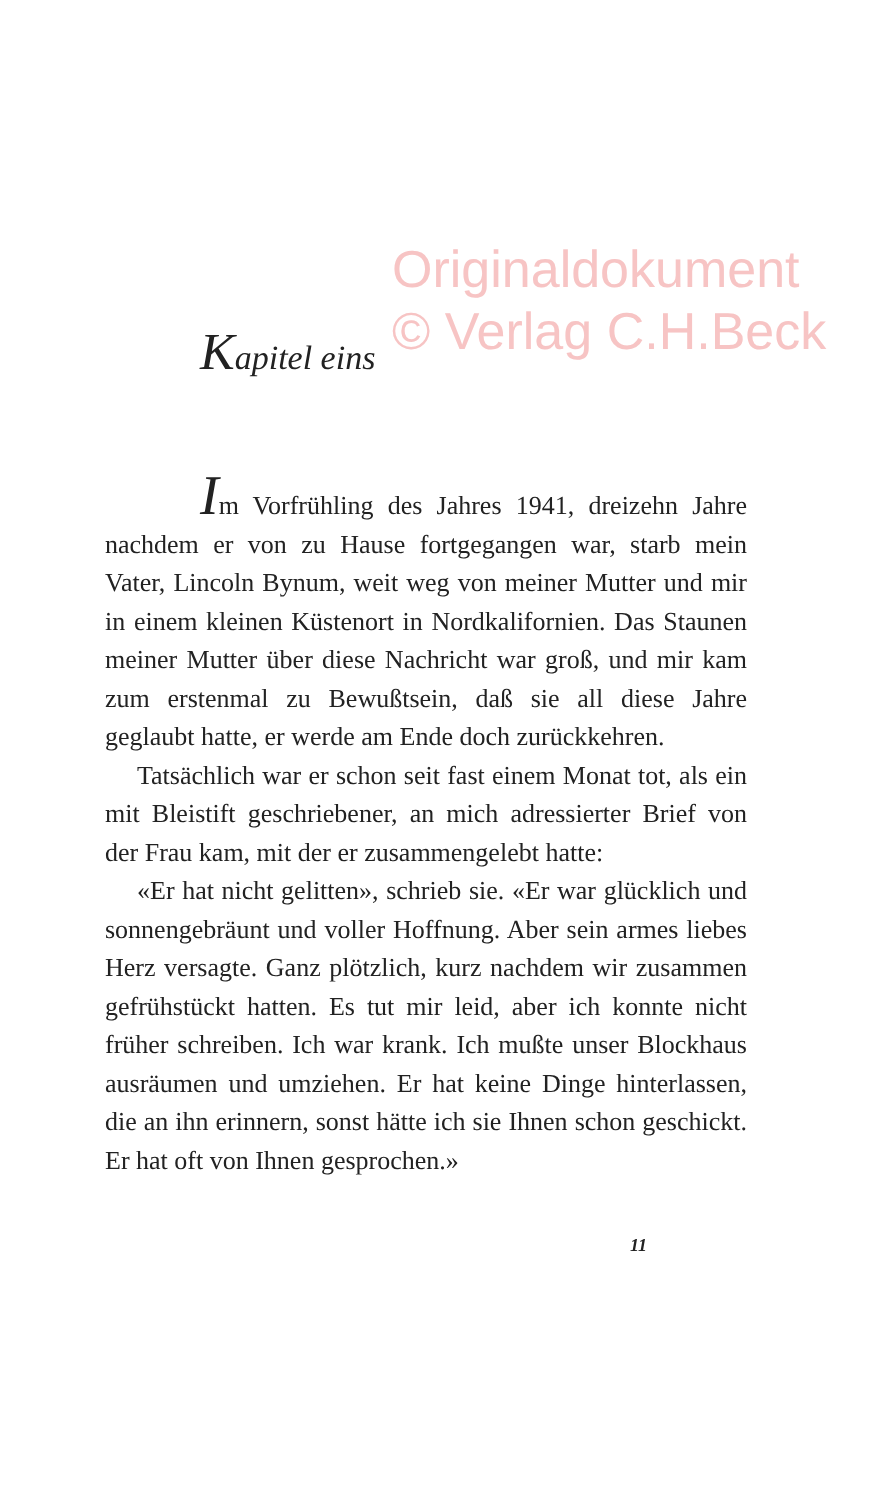Originaldokument
© Verlag C.H.Beck
Kapitel eins
Im Vorfrühling des Jahres 1941, dreizehn Jahre nachdem er von zu Hause fortgegangen war, starb mein Vater, Lincoln Bynum, weit weg von meiner Mutter und mir in einem kleinen Küstenort in Nordkalifornien. Das Staunen meiner Mutter über diese Nachricht war groß, und mir kam zum erstenmal zu Bewußtsein, daß sie all diese Jahre geglaubt hatte, er werde am Ende doch zurückkeh­ren.
Tatsächlich war er schon seit fast einem Monat tot, als ein mit Bleistift geschriebener, an mich adres­sierter Brief von der Frau kam, mit der er zusammen­gelebt hatte:
«Er hat nicht gelitten», schrieb sie. «Er war glück­lich und sonnengebräunt und voller Hoffnung. Aber sein armes liebes Herz versagte. Ganz plötzlich, kurz nachdem wir zusammen gefrühstückt hatten. Es tut mir leid, aber ich konnte nicht früher schreiben. Ich war krank. Ich mußte unser Blockhaus ausräumen und umziehen. Er hat keine Dinge hinterlassen, die an ihn erinnern, sonst hätte ich sie Ihnen schon ge­schickt. Er hat oft von Ihnen gesprochen.»
11